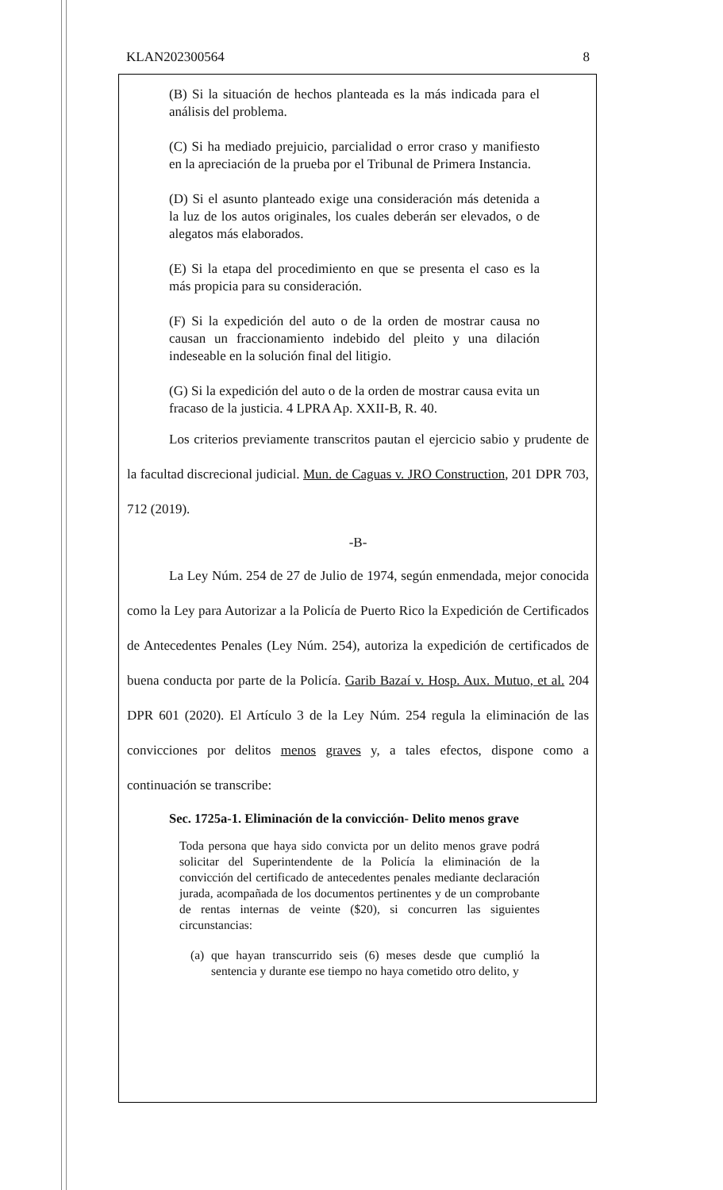KLAN202300564 8
(B) Si la situación de hechos planteada es la más indicada para el análisis del problema.
(C) Si ha mediado prejuicio, parcialidad o error craso y manifiesto en la apreciación de la prueba por el Tribunal de Primera Instancia.
(D) Si el asunto planteado exige una consideración más detenida a la luz de los autos originales, los cuales deberán ser elevados, o de alegatos más elaborados.
(E) Si la etapa del procedimiento en que se presenta el caso es la más propicia para su consideración.
(F) Si la expedición del auto o de la orden de mostrar causa no causan un fraccionamiento indebido del pleito y una dilación indeseable en la solución final del litigio.
(G) Si la expedición del auto o de la orden de mostrar causa evita un fracaso de la justicia. 4 LPRA Ap. XXII-B, R. 40.
Los criterios previamente transcritos pautan el ejercicio sabio y prudente de la facultad discrecional judicial. Mun. de Caguas v. JRO Construction, 201 DPR 703, 712 (2019).
-B-
La Ley Núm. 254 de 27 de Julio de 1974, según enmendada, mejor conocida como la Ley para Autorizar a la Policía de Puerto Rico la Expedición de Certificados de Antecedentes Penales (Ley Núm. 254), autoriza la expedición de certificados de buena conducta por parte de la Policía. Garib Bazaí v. Hosp. Aux. Mutuo, et al. 204 DPR 601 (2020). El Artículo 3 de la Ley Núm. 254 regula la eliminación de las convicciones por delitos menos graves y, a tales efectos, dispone como a continuación se transcribe:
Sec. 1725a-1. Eliminación de la convicción- Delito menos grave
Toda persona que haya sido convicta por un delito menos grave podrá solicitar del Superintendente de la Policía la eliminación de la convicción del certificado de antecedentes penales mediante declaración jurada, acompañada de los documentos pertinentes y de un comprobante de rentas internas de veinte ($20), si concurren las siguientes circunstancias:
(a)
que hayan transcurrido seis (6) meses desde que cumplió la sentencia y durante ese tiempo no haya cometido otro delito, y